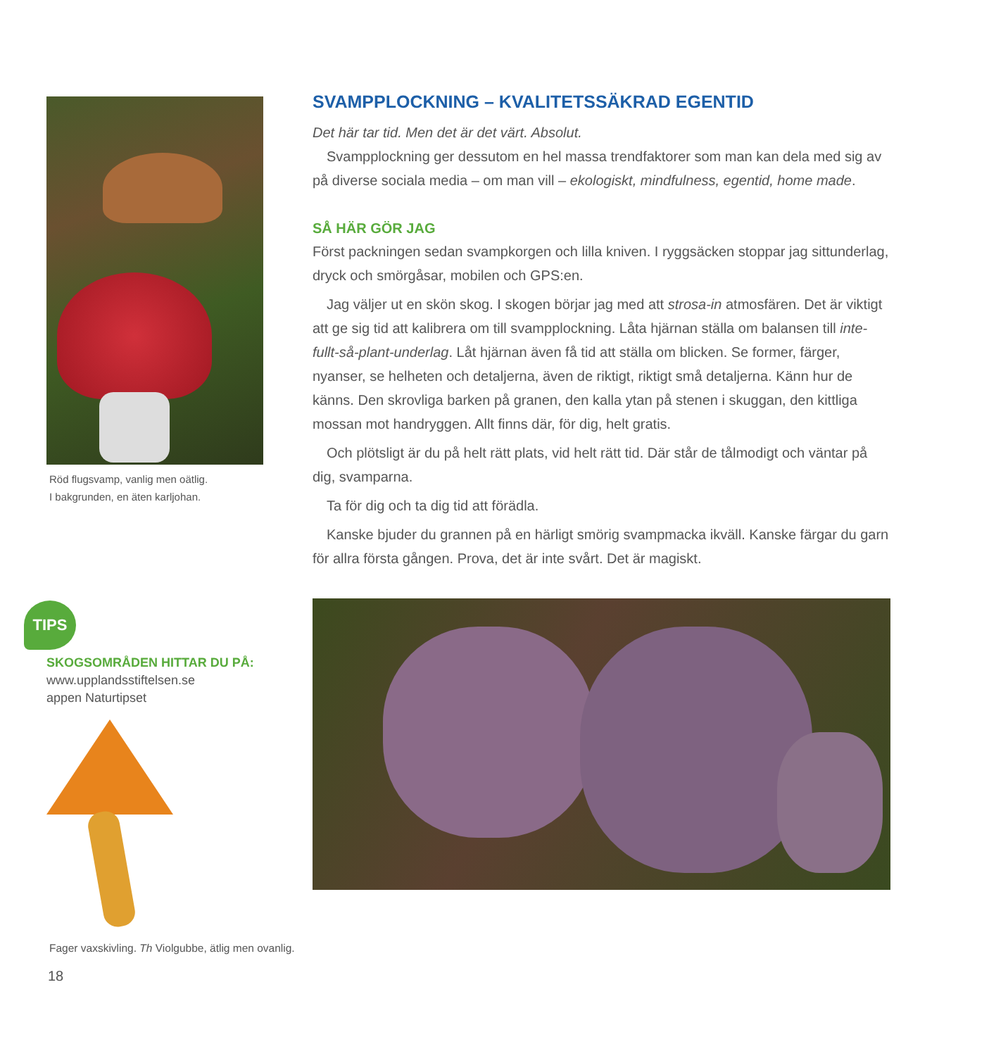Röd flugsvamp, vanlig men oätlig.
I bakgrunden, en äten karljohan.
TIPS
SKOGSOMRÅDEN HITTAR DU PÅ:
www.upplandsstiftelsen.se
appen Naturtipset
Fager vaxskivling. Th Violgubbe, ätlig men ovanlig.
SVAMPPLOCKNING – KVALITETSSÄKRAD EGENTID
Det här tar tid. Men det är det värt. Absolut.
Svampplockning ger dessutom en hel massa trendfaktorer som man kan dela med sig av på diverse sociala media – om man vill – ekologiskt, mindfulness, egentid, home made.
SÅ HÄR GÖR JAG
Först packningen sedan svampkorgen och lilla kniven. I ryggsäcken stoppar jag sittunderlag, dryck och smörgåsar, mobilen och GPS:en.
Jag väljer ut en skön skog. I skogen börjar jag med att strosa-in atmosfären. Det är viktigt att ge sig tid att kalibrera om till svampplockning. Låta hjärnan ställa om balansen till inte-fullt-så-plant-underlag. Låt hjärnan även få tid att ställa om blicken. Se former, färger, nyanser, se helheten och detaljerna, även de riktigt, riktigt små detaljerna. Känn hur de känns. Den skrovliga barken på granen, den kalla ytan på stenen i skuggan, den kittliga mossan mot handryggen. Allt finns där, för dig, helt gratis.
Och plötsligt är du på helt rätt plats, vid helt rätt tid. Där står de tålmodigt och väntar på dig, svamparna.
Ta för dig och ta dig tid att förädla.
Kanske bjuder du grannen på en härligt smörig svampmacka ikväll. Kanske färgar du garn för allra första gången. Prova, det är inte svårt. Det är magiskt.
18